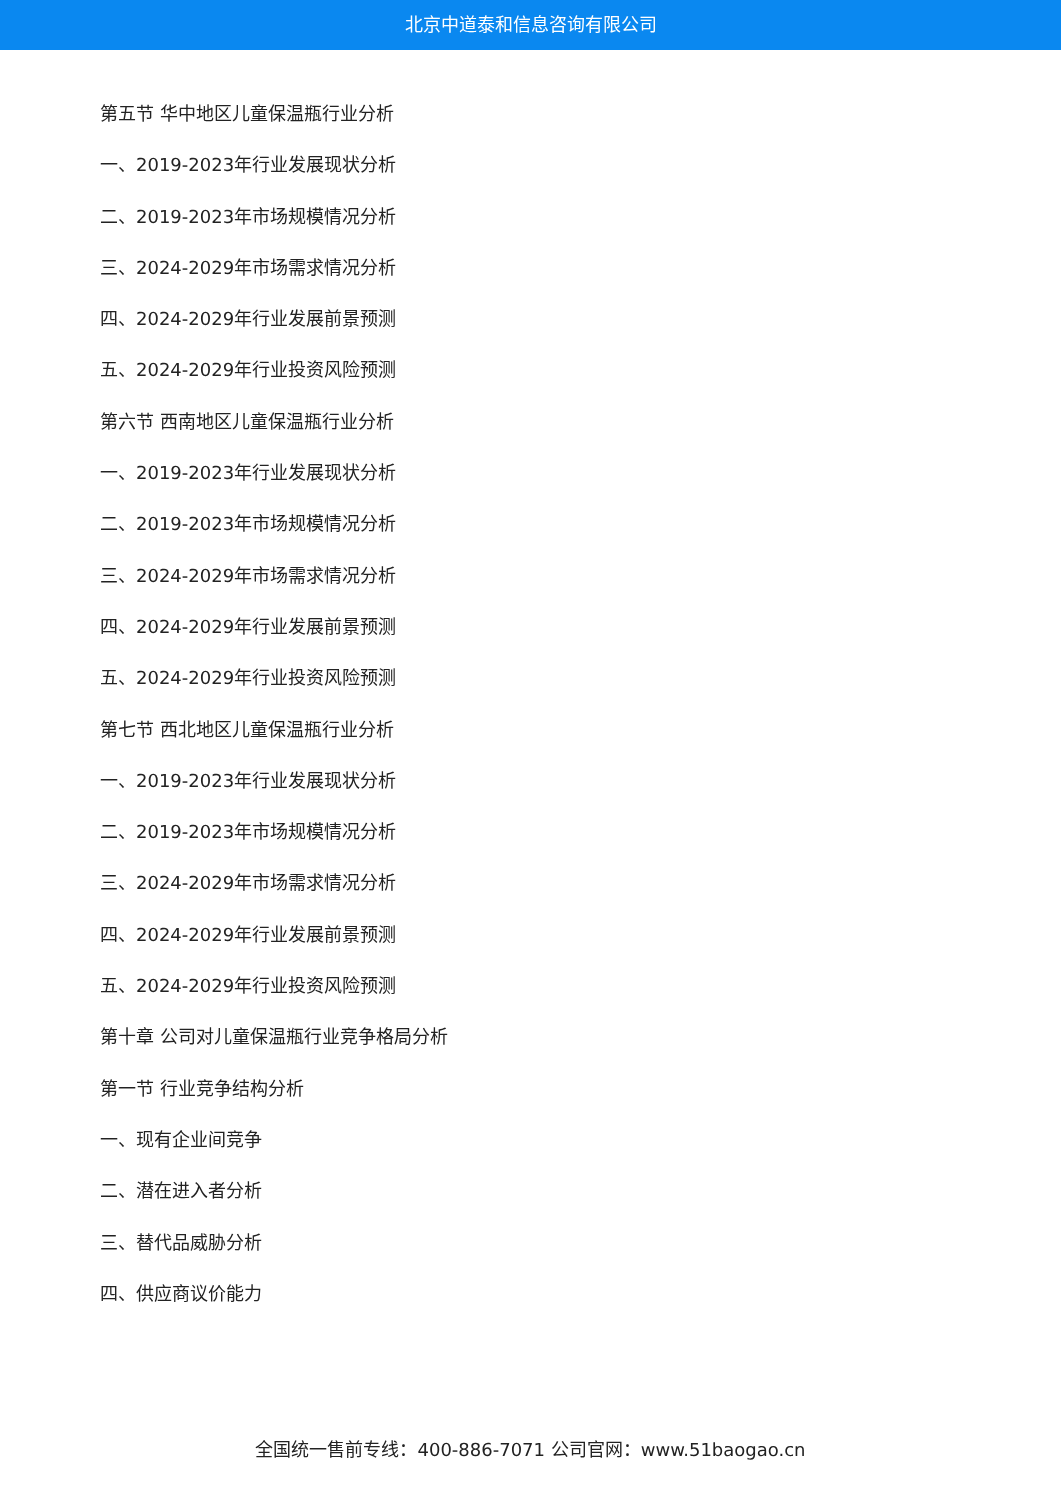北京中道泰和信息咨询有限公司
第五节 华中地区儿童保温瓶行业分析
一、2019-2023年行业发展现状分析
二、2019-2023年市场规模情况分析
三、2024-2029年市场需求情况分析
四、2024-2029年行业发展前景预测
五、2024-2029年行业投资风险预测
第六节 西南地区儿童保温瓶行业分析
一、2019-2023年行业发展现状分析
二、2019-2023年市场规模情况分析
三、2024-2029年市场需求情况分析
四、2024-2029年行业发展前景预测
五、2024-2029年行业投资风险预测
第七节 西北地区儿童保温瓶行业分析
一、2019-2023年行业发展现状分析
二、2019-2023年市场规模情况分析
三、2024-2029年市场需求情况分析
四、2024-2029年行业发展前景预测
五、2024-2029年行业投资风险预测
第十章 公司对儿童保温瓶行业竞争格局分析
第一节 行业竞争结构分析
一、现有企业间竞争
二、潜在进入者分析
三、替代品威胁分析
四、供应商议价能力
全国统一售前专线：400-886-7071 公司官网：www.51baogao.cn